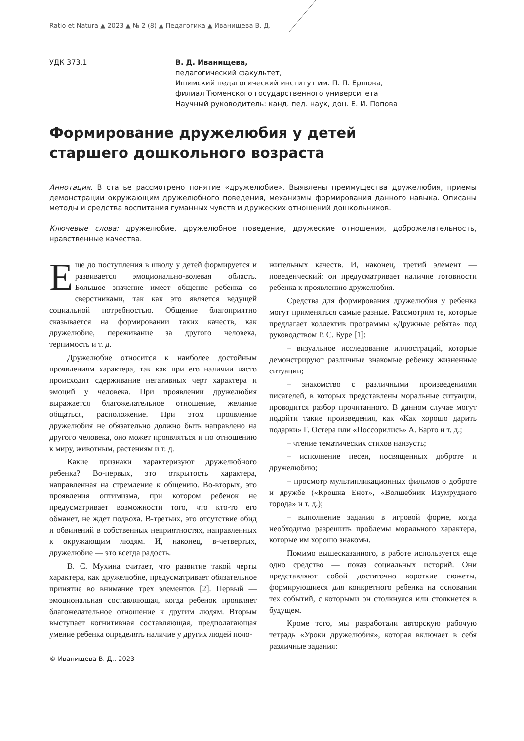Ratio et Natura ▲ 2023 ▲ № 2 (8) ▲ Педагогика ▲ Иванищева В. Д.
УДК 373.1 В. Д. Иванищева,
педагогический факультет,
Ишимский педагогический институт им. П. П. Ершова,
филиал Тюменского государственного университета
Научный руководитель: канд. пед. наук, доц. Е. И. Попова
Формирование дружелюбия у детей
старшего дошкольного возраста
Аннотация. В статье рассмотрено понятие «дружелюбие». Выявлены преимущества дружелюбия, приемы демонстрации окружающим дружелюбного поведения, механизмы формирования данного навыка. Описаны методы и средства воспитания гуманных чувств и дружеских отношений дошкольников.
Ключевые слова: дружелюбие, дружелюбное поведение, дружеские отношения, доброжелательность, нравственные качества.
Еще до поступления в школу у детей формируется и развивается эмоционально-волевая область. Большое значение имеет общение ребенка со сверстниками, так как это является ведущей социальной потребностью. Общение благоприятно сказывается на формировании таких качеств, как дружелюбие, переживание за другого человека, терпимость и т. д.
Дружелюбие относится к наиболее достойным проявлениям характера, так как при его наличии часто происходит сдерживание негативных черт характера и эмоций у человека. При проявлении дружелюбия выражается благожелательное отношение, желание общаться, расположение. При этом проявление дружелюбия не обязательно должно быть направлено на другого человека, оно может проявляться и по отношению к миру, животным, растениям и т. д.
Какие признаки характеризуют дружелюбного ребенка? Во-первых, это открытость характера, направленная на стремление к общению. Во-вторых, это проявления оптимизма, при котором ребенок не предусматривает возможности того, что кто-то его обманет, не ждет подвоха. В-третьих, это отсутствие обид и обвинений в собственных неприятностях, направленных к окружающим людям. И, наконец, в-четвертых, дружелюбие — это всегда радость.
В. С. Мухина считает, что развитие такой черты характера, как дружелюбие, предусматривает обязательное принятие во внимание трех элементов [2]. Первый — эмоциональная составляющая, когда ребенок проявляет благожелательное отношение к другим людям. Вторым выступает когнитивная составляющая, предполагающая умение ребенка определять наличие у других людей поло-
© Иванищева В. Д., 2023
жительных качеств. И, наконец, третий элемент — поведенческий: он предусматривает наличие готовности ребенка к проявлению дружелюбия.
Средства для формирования дружелюбия у ребенка могут применяться самые разные. Рассмотрим те, которые предлагает коллектив программы «Дружные ребята» под руководством Р. С. Буре [1]:
– визуальное исследование иллюстраций, которые демонстрируют различные знакомые ребенку жизненные ситуации;
– знакомство с различными произведениями писателей, в которых представлены моральные ситуации, проводится разбор прочитанного. В данном случае могут подойти такие произведения, как «Как хорошо дарить подарки» Г. Остера или «Поссорились» А. Барто и т. д.;
– чтение тематических стихов наизусть;
– исполнение песен, посвященных доброте и дружелюбию;
– просмотр мультипликационных фильмов о доброте и дружбе («Крошка Енот», «Волшебник Изумрудного города» и т. д.);
– выполнение задания в игровой форме, когда необходимо разрешить проблемы морального характера, которые им хорошо знакомы.
Помимо вышесказанного, в работе используется еще одно средство — показ социальных историй. Они представляют собой достаточно короткие сюжеты, формирующиеся для конкретного ребенка на основании тех событий, с которыми он столкнулся или столкнется в будущем.
Кроме того, мы разработали авторскую рабочую тетрадь «Уроки дружелюбия», которая включает в себя различные задания: